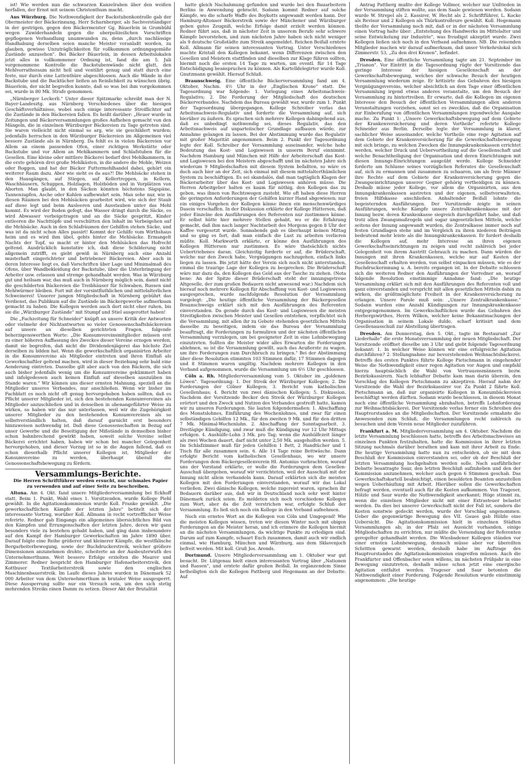ist! Wie werden nun die schwarzen Kanzelraben über den weißen herfallen, der Ernst mit seinem Christenthum macht.
Aus Würzburg. Die Nothwendigkeit der Backstubenkontrolle gab der Obermeister der Bäckerinnung, Herr Scharnberger, als Sachverständiger in der gestrigen, gegen den Bäckermeister Gg. Bäuerlein in Grombühl wegen Zuwiderhandeln gegen die oberpolizeilichen Vorschriften gepflogenen Verhandlung unumwunden zu, denn „durch nachlässige Handhabung derselben seien manche Meister veranlaßt worden, zu glauben, gewisse Unzuträglichkeiten für vollkommen ordnungsgemäße Zustände anzusehen". Bei Bäcker Bäuerlein, in dessen Arbeitslokalen jetzt alles in vollkommener Ordnung ist, fand die am 5. Juli vorgenommene Kontrolle die Backstubenwände nicht glatt, den Mehlvorrathsraum nicht hell und ventilirt genug und statt durch eine feste, nur durch eine Lattenthüre abgeschlossen. Auch die Wände in der Backstube und die Backtücher ließen an Reinlichkeit zu wünschen übrig. Bäuerlein, der nicht begreifen konnte, daß so was bei ihm vorgekommen sei, wurde in 80 Mk. Strafe genommen.
„Nürnberger Leckerli." Unter dieser Spitzmarke schreibt man der N. Bayer-Landesztg. aus Nürnberg Verschiedenes über die hiesigen Geschäftsverhältnisse, wobei auch einige interessante Streiflichter auf die Zustände in den Bäckereien fallen. Es heißt darüber: „Heuer wurde in Zeitungen und Bäckerversammlungen großes Aufheben gemacht von den Mängeln, die in einzelnen Würzburger Bäckereien zu Tage getreten sind. Sie waren vielleicht nicht einmal so arg, wie sie geschildert wurden; jedenfalls herrschen in den Würzburger Bäckereien im Allgemeinen viel bessere Zustände als in Nürnberg. Da fehlt es in vielen Bäckereien vor Allem an einem passenden Ofen, einer richtigen Werkstätte oder Backstube und vor Allem an Mehlkammern und Schlafstuben für die Gesellen. Eine kleine oder mittlere Bäckerei bedarf drei Mehlkammern, in die erste gehören drei große Mehlkästen, in die andere die Mehle, Weizen oder Roggen, und hat der Bäcker Futtermehlhandel dabei, gehört ein weiterer Raum dazu. Aber wie sieht es da aus?! Die Mehlsäcke stehen in den Hausgängen, auf Stiegen, auf Kellertreppen, in Kellern, Waschhäusern, Schuppen, Holzlagen, Holzböden und in Vorplätzen von Aborten. Man glaubt, in den Säcken könnten höchstens Sägspäne, Tannenzapfen, Asche oder Kohlen aufbewahrt sein. Man sehe nur, wie in diesen Räumen bei den Mehlsäcken gearbeitet wird, wie sich der Staub auf diese legt und beim Ausleeren und Ausstauben unter das Mehl kommt. Es wird der Boden gefegt, das Wasser dringt durch die Säcke, es wird Abwasser vorbeigetragen und an die Säcke gespritzt, Kinder entleeren die Nachttöpfe und verschütten den Inhalt im Vorbeigehen auf die Mehlsäcke. Auch in den Schlafräumen der Gehilfen stehen Säcke, und was ist da nicht schon Alles passirt! Kommt der Gehilfe vom Wirthshaus heim und es wird ihm übel, gehts hinter die Mehlsäcke. Ermangelt Nachts der Topf, so macht er hinter den Mehlsäcken das Hofrecht geltend. Ausdrücklich konstatire ich, daß diese Schilderung nicht allgemein zutrifft, es giebt gewiß in Nürnberg auch eine Anzahl musterhaft eingerichteter und betriebener Bäckereien. Aber auch in deren Interesse liegt es, daß Vorschriften über Lage und Minimalmaß des Ofens, über Wandbekleidung der Backstube, über die Unterbringung der Arbeiter usw. erlassen und strenge gehandhabt werden. Was in Würzburg gut und heilsam war, das muß auch in Nürnberg möglich sein, damit nicht die geschilderten Bäckereien die Treibhäuser für Schwaben, Russen und Mehlwürmer bleiben. Fort mit der vorsintfluthlichen und mittelalterlichen Schweinerei! Unserer jungen Mitgliedschaft in Nürnberg gebührt das Verdienst, das Publikum auf die Zustände im Bäckergewerbe aufmerksam gemacht zu haben. Die Kollegen werden auch dort nicht eher ruhen, bis sie die „Würzburger Zustände" mit Stumpf und Stiel ausgerottet haben!
Die „Fachzeitung für Schneider" knüpft an unsere Kritik der Antworten oder vielmehr der Nichtantworten so vieler Genossenschaftsbäckereien auf unsere an dieselben gerichteten Fragen, folgende beherzigenswerthen Worte: „Die Konsumvereinsmitglieder müssen erst zu einer höheren Auffassung des Zweckes dieser Vereine erzogen werden, damit sie begreifen, daß nicht die Dividendenjägerei das höchste Ziel derselben zu bilden hat. Wenn die gewerkschaftlich organisirten Arbeiter in die Konsumvereine als Mitglieder eintreten und ihren Einfluß als Gewerkschaftler geltend machen, wird in dieser Beziehung sehr bald eine Aenderung eintreten. Dasselbe gilt aber auch von den Bäckern, die sich auch bisher jedenfalls wenig um die Konsumvereine gekümmert haben und infolgedessen auch keinen Einfluß auf dieselben auszuüben im Stande waren." Wir können uns dieser ernsten Mahnung, speziell an die Mitglieder unseres Verbandes, nur anschließen. Wenn wir bisher im Fachblatt es noch nicht oft genug hervorgehoben haben sollten, daß es Pflicht unserer Mitglieder ist, sich den bestehenden Konsumvereinen als Mitglieder anzuschließen und in denselben in obenangeführter Weise zu wirken, so haben wir das nur unterlassen, weil wir die Zugehörigkeit unserer Mitglieder zu den bestehenden Konsumvereinen als so selbstverständlich halten, daß darauf garnicht erst besonders hinzuweisen nothwendig ist. Daß diese Genossenschaften in Bezug auf unser Gewerbe und die Beseitigung der Mißstände in demselben bisher schon bahnbrechend gewirkt haben, soweit solche Vereine selbst Bäckerei errichtet haben, haben wir schon bei mancher Gelegenheit hervorgehoben, und dieser Vorzug ist so in die Augen fallend, daß es schon dieserhalb Pflicht unserer Kollegen ist, Mitglieder der Konsumvereine zu werden, überhaupt überall die Genossenschaftsbewegung zu fördern.
Versammlungs-Berichte.
Die Herren Schriftführer werden ersucht, nur schmales Papier zu verwenden und auf einer Seite zu beschreiben.
Altona. Am 4. Okt. fand unsere Mitgliederversammlung bei Eckhoff statt. Beim 1. Punkt, Wahl eines 1. Vorsitzenden, wurde Kollege Piehl gewählt. In die Agitationskommission wurde Koll. Franke gewählt. „Die gewerkschaftlichen Kämpfe der letzten Jahre" betitelt sich der interessante Vortrag, worüber Koll. Allmann in recht vortrefflicher Weise referirte. Redner gab Eingangs ein allgemeines übersichtliches Bild von den Kämpfen und Errungenschaften der letzten Jahre, deren wir ganz besonders viele zu bestehen gehabt haben, und ging dann insbesondere auf den Kampf der Hamburger Gewerkschaften im Jahre 1890 über. Darauf folgte eine Reihe größerer und kleinerer Kämpfe, die westfälische Bergarbeiterbewegung, sowie der Buchdruckerstreik, welcher größere Dimensionen anzunehmen drohte, scheiterte an der Ausbeuterwuth des Unternehmerthums. Weit bessere Erfolge erzielten die Maurer und Zimmerer. Redner bespricht den Hamburger Hafenarbeiterstreik, den Kottbuser Textilarbeiterstreik sowie den englischen Maschinenbauerstreik. Im Laufe dieses Jahres wurden in Dänemark 52 000 Arbeiter von dem Unternehmerthum in brutaler Weise ausgesperrt. Diese Aussperrung sollte nur ein Versuch sein, um den sich stetig mehrenden Streiks einen Damm zu setzen. Dieser Akt der Brutalität
hatte gleich Nachahmung gefunden und wurde bei den Bauarbeitern Berlins in Anwendung gebracht. Sodann kommt Redner auf solche Kämpfe, wo die scharfe Waffe des Boykotts angewandt werden kann. Der Hamburg-Altonaer Bäckerstreik sowie der Münchener und Würzburger geben gutes Zeugniß, welche Erfolge damit erzielt werden können. Redner führt aus, daß in nächster Zeit in unserem Berufe sehr schwere Kämpfe bevorstehen, und zum nächsten Jahre haben sich nicht weniger als 9 deutsche Großstädte zum Streik angemeldet. Reichen Beifall erntete Koll. Allmann für seinen interessanten Vortrag. Unter Verschiedenes machte Kristall den Kollegen bekannt, wenn Differenzen zwischen den Gesellen und Meistern stattfinden und dieselben zur Klage führen sollten, hiermit noch die ersten 14 Tage zu warten, um eventl. für 14 Tage Entschädigung beanspruchen zu können. Als Kartelldelegirter wurde Koll. Gnutzmann gewählt. Hierauf Schluß.
Braunschweig. Eine öffentliche Bäckerversammlung fand am 4. Oktober, Nachm. 4½ Uhr in der „Englischen Krone" statt. Die Tagesordnung war folgende: 1. Vorlegung eines Arbeitsnachweis-Regulativs; 2. Die Forderung der Mitgliedschaft des deutschen Bäckerverbandes. Nachdem das Bureau gewählt war, wurde zum 1. Punkt der Tagesordnung übergegangen. Kollege Schreiber verlas das Arbeitsnachweis-Regulativ und forderte die Versammlung auf, sich hierüber zu äußern. Es sprachen sich mehrere Kollegen dahingehend aus, daß es unbedingt nothwendig sei, dieses Regulativ, das den Arbeitsnachweis auf unparteiischer Grundlage aufbauen würde, zur Annahme gelangen zu lassen. Bei der Abstimmung wurde das Regulativ mit großer Majorität angenommen. Beim 2. Punkt der Tagesordnung legte der Koll. Schreiber der Versammlung auseinander, welche hohe Bedeutung das Kost- und Logiswesen in unserm Beruf einnimmt. Nachdem Hamburg und München mit Hilfe der Arbeiterschaft das Kost- und Logiswesen bei den Meistern abgeschafft und im nächsten Jahre sich wiederum 9 Mitgliedschaften mit diesem System befaßten, so wäre es doch auch hier an der Zeit, sich einmal mit diesem mittelalterthümlichen System zu beschäftigen. Es sei skandalös, daß man tagtäglich Klagen der Bäckerarbeiter über das Kost- und Logiswesen anhören müsse. Die Herren Arbeitgeber halten es kaum für nöthig, den Kollegen das zu geben, was ihnen von Rechtswegen zusteht. Wie oft haben diese Herren die geringsten Anforderungen der Gehilfen kurzer Hand abgewiesen; nur ein einiges Vorgehen der Kollegen könne ihnen ein menschenwürdiges Dasein verschaffen. In der Diskussion erklärte der Kollege Hüttersen, daß jeder Einzelne den Ausführungen des Referenten nur zustimmen könne. Er selbst hätte hier mehrere Stellen gehabt, wo er die Erfahrung gemacht, daß ihm nach langer Nachtarbeit des Morgens gegen 8 Uhr der Kaffee vorgesetzt wurde. Sonnabends gab es überhaupt keinen Mittag und so ging es fort, daß man einfach die Lust zu arbeiten verlieren müßte. Koll. Markworth erklärte, er könne den Ausführungen des Kollegen Hüttersen nur zustimmen. Es wäre thatsächlich nichts Uebertriebenes daran. Gleichzeitig forderte er auf, die Brüderschaft, welche nur den Zweck habe, Vergnügungen nachzugehen, einfach links liegen zu lassen. Bis jetzt hätte der Verein sich noch nicht unterstanden, einmal die traurige Lage der Kollegen zu besprechen. Die Brüderschaft wäre nur dazu da, den Kollegen das Geld aus der Tasche zu ziehen. (Nota bene: An der Spitze dieser Brüderschaft steht der innungsgetreue Altgeselle, der zum großen Bedauern nicht anwesend war.) Nachdem sich hierauf noch mehrere Kollegen für Abschaffung von Kost- und Logiswesen ausgesprochen, wurde nachfolgende Resolution der Versammlung vorgelegt: „Die heutige öffentliche Versammlung der Bäckergesellen Braunschweigs erklärt sich mit den Ausführungen des Referenten einverstanden. Da gerade durch das Kost- und Logiswesen die meisten Streitigkeiten zwischen Meister und Gesellen entstehen, verpflichtet sich die Versammlung, mit allen ihr zu Gebote stehenden gesetzlichen Mitteln dasselbe zu beseitigen, indem sie das Bureau der Versammlung beauftragt, die Forderungen zu formuliren und der nächsten öffentlichen Versammlung vorzulegen, um bei geeigneter Zeit in eine Lohnbewegung einzutreten. Sollten die Meister wider alles Erwarten die Forderungen ablehnen, so ist die Versammlung gewillt, auch das Aeußerste zu wagen, um ihre Forderungen zum Durchbruch zu bringen." Bei der Abstimmung über diese Resolution stimmten 103 Stimmen dafür, 17 Stimmen dagegen und 8 Stimmen waren ungiltig. Nachdem mehrere Kollegen in den Verband aufgenommen, wurde die Versammlung um 6½ Uhr geschlossen.
Cöln a. Rh. Mitgliederversammlung vom 5. Oktober im „goldenen Löwen". Tagesordnung: 1. Der Streik der Würzburger Kollegen; 2. Die Forderungen der Cölner Kollegen; 3. Bericht vom katholischen Gesellenhaus; 4. Bericht von zwei dänischen Kollegen; 5. Diskussion. Nachdem der Vorsitzende Becker den Streik der Würzburger Kollegen erörtert und den Zweck und Nutzen des Verbandes gestreift hatte, kamen wir zu unseren Forderungen. Sie lauten folgendermaßen: 1. Abschaffung des Monatslohnes, Einführung des Wochenlohnes, und zwar für einen selbständigen Gehilfen 12 Mk., für den zweiten 9 Mk. und für den dritten 7 Mk. Minimal-Wochenlohn. 2. Abschaffung der Sonntagsarbeit. 3. Dreitägige Kündigung, und zwar muß die Kündigung vor 12 Uhr Mittags erfolgen. 4. Aushülfe-Lohn 3 Mk. pro Tag; wenn die Aushülfezeit länger als zwei Wochen dauert, darf nicht unter 2,50 Mk. ausgeholfen werden. 5. Im Schlafzimmer muß für jeden Gehilfen 1 Bett, 2 Handtücher und 1 Tisch für alle zusammen sein. 6. Alle 14 Tage reine Bettwäsche. Dann erfolgte Bericht vom katholischen Gesellenhaus, wo wir unsere Forderungen dem Bäckergesellenverein Hl. Antonius vorbrachten, worauf uns der Vorstand erklärte, er wolle die Forderungen dem Gesellen-Ausschuß übergeben, worauf wir verzichteten, weil der Ausschuß mit der Innung nicht allein verhandeln kann. Darauf erklärten sich die meisten Kollegen mit den Forderungen einverstanden, worauf wir das Lokal verließen. Zwei dänische Kollegen, welche zugereist waren, sprachen ihr Bedauern darüber aus, daß wir in Deutschland noch sehr weit hinter Dänemark zurück seien. Es meldeten sich noch verschiedene Kollegen zum Wort, aber da die Zeit verstrichen war, erfolgte Schluß der Versammlung. Es ließ sich noch ein Kollege in den Verband aufnehmen.
Noch ein ernstes Wort an die Kollegen von Cöln und Umgegend! Wie die meisten Kollegen wissen, treten wir diesen Winter noch mit obigen Forderungen an die Meister heran, und ich erinnere die Kollegen hiermit an die nächsten Versammlungen, da wichtige Punkte zu erledigen sind. Darum auf zum Kampfe, schaart Euch zusammen, damit auch wir endlich einmal, wie Hamburg, München und Würzburg, aus dem Sklavenjoch befreit werden. Mit koll. Gruß Jos. Arends.
Dortmund. Unsere Mitgliederversammlung am 1. Oktober war gut besucht. Dr. Lütgenau hielt einen interessanten Vortrag über „Nationen und Rassen", und erntete dafür großen Beifall. In ergänzendem Sinne betheiligten sich die Kollegen Pattberg und Hegemann an der Debatte. Auf
Antrag Pattberg mußte der Kollege Vollmer, welcher nur Unfrieden in der Versammlung stiften wollte, aus dem Saale gewiesen werden. Sodann wurde W. Strepel als 2. Kassirer, W. Hecht als 2. Schriftführer, L. Kocke als Revisor und 2 Kollegen als Thürkontrolleure gewählt. Koll. Hegemann theilte der Versammlung noch mit, daß er in der nächsten Versammlung einen Vortrag halte über: „Entstehung des Handwerks im Mittelalter und seine Entwickelung zur Industrie", was freudigst akzeptirt wurde. Zwei Kollegen ließen sich noch in den Verband aufnehmen. NB. Die reisenden Mitglieder machen wir darauf aufmerksam, daß unser Verkehrslokal sich Zimmerstr. 53, „Zu den drei Kronen", befindet.
Dresden. Eine öffentliche Versammlung tagte am 21. September im „Trianon". Vor Eintritt in die Tagesordnung rügte der Vorsitzende das geringe Interesse der hiesigen Gesellenschaft an der Gewerkschaftsbewegung, welches der schwache Besuch der heutigen Versammlung wiederum zeige. Er kritisirte das Gebahren des hiesigen Vergnügungsvereins, welcher absichtlich an dem Tage einer öffentlichen Versammlung irgend etwas anderes veranstalte, um den Besuch der Versammlung zu hintertreiben. Er erwarte, daß die Kollegen im eigenen Interesse den Besuch der öffentlichen Versammlungen allen anderen Veranstaltungen vorziehen, sonst sei es zwecklos, daß die Organisation zur Einberufung von öffentlichen Versammlungen irgendwelche Ausgabe mache. Zu Punkt 1: „Unsere Gewerkschaftsbewegung auf dem Gebiete der Krankenversicherung und deren Vortheile" referirte Kollege Schneider aus Berlin. Derselbe legte der Versammlung in klarer, sachlicher Weise auseinander, welche Vortheile eine rege Agitation auf dem Gebiete der Krankenversicherung für die Gewerkschaftsbewegung mit sich bringe, zu welchen Zwecken die Innungskrankenkassen errichtet werden, welcher Druck und Uebervortheilung auf die Gesellenschaft und welche Benachtheiligung der Organisation und deren Einrichtungen mit diesen Innungs-Einrichtungen ausgeübt werde. Kollege Schneider forderte am Schlusse seines vorzüglichen Referates die Gesellenschaft auf, sich zu ermannen und zusammen zu schaaren, um als freie Männer ihre Rechte auf dem Gebiete der Krankenversicherung gegen die Zwangseinrichtungen unserer Gegner gehörig vertheidigen zu können. Deshalb müsse jeder Kollege, vor allem die Organisirten, aus den Innungskrankenkassen austreten und der eigenen, selbstverwalteten, freien Hilfskasse anschließen. Anhaltender Beifall lohnte die begeisternden Ausführungen. Der Vorsitzende zeigte in seinen Ausführungen, welche Kämpfe unsere Zentralkrankenkasse mit der Innung bezw. deren Krankenkasse siegreich durchgeführt habe, und daß trotz allen Zwangsmaßregeln und sogar ungesetzlichen Mitteln, welche seitens der Innung angewandt wurden, die Zentralkasse immer noch auf festen Grundlagen stehe und im Vergleich zu ihren niederen Beiträgen bedeutend mehr leiste als die Innungskrankenkassen. Er fordert deshalb die Kollegen auf, mehr Interesse an ihren eigenen Gewerkschaftseinrichtungen zu zeigen und recht zahlreich bei jeder Gelegenheit von ihrem Austritt Gebrauch zu machen. Dann würden die Innungen mit ihren Krankenkassen, welche nur auf Kosten der Gesellenschaft erhalten werden, von selbst einpacken müssen, wie es der Buchdruckerinnung u. A. bereits ergangen ist. In der Debatte schlossen sich die weiteren Redner den Ausführungen der Vorredner an, worauf folgende Resolution einstimmige Annahme fand: „Die heutige Versammlung erklärt sich mit den Ausführungen des Referenten voll und ganz einverstanden und verspricht mit allen gesetzlichen Mitteln dahin zu wirken, die größtmöglichste Freiheit in der Krankenversicherung zu erlangen. Unsere Parole muß sein: „Unsere Zentralkrankenkasse." Sodann wurden eine Anzahl Kündigungen zur Innungskrankenkasse entgegengenommen. Im Gewerkschaftlichen wurde das Gebahren des Herbergswirthes, Herrn Wilken, welcher keine Bekanntmachungen der Organisation in seinem Lokale dulde, scharf kritisirt und dem Gesellenausschuß zur Abstellung übertragen.
Dresden. Am Donnerstag, den 5. Okt., tagte im Restaurant „Zur Liederhalle" die erste Monatsversammlung der neuen Mitgliedschaft. Der Vorsitzende eröffnet dieselbe um 3 Uhr und giebt folgende Tagesordnung bekannt: 1. In welcher Weise können wir eine erfolgreiche Agitation durchführen? 2. Stellungnahme zur bevorstehenden Weihnachtsbäckerei. Betreffs des ersten Punktes führte Kollege Pietschmann in eingehender Weise die Nothwendigkeit einer regen Agitation vor Augen und empfahl hierzu hauptsächlich die Wahl von Vertrauensmännern bezw. Bezirkskassirern. Nach lebhafter Debatte kam man darin überein, den Vorschlag des Kollegen Pietschmann zu akzeptiren. Hierauf nahm der Vorsitzende die Wahl der Bezirkskassirer vor. Zu Punkt 2 führte Koll. Pietschmann an, daß nur organisirte Kollegen in Konsumbäckereien beschäftigt werden dürften. Sodann wurde beschlossen, in diesem Monat noch eine öffentliche Versammlung abzuhalten, betreffs Lohnforderung zur Weihnachtsbäckerei. Der Vorsitzende verlas ferner ein Schreiben des Hauptvorstandes an die Mitgliedschaften. Der Vorsitzende ermahnte die Anwesenden zum Schluß, die Versammlungen recht zahlreich zu besuchen und dem Verein neue Mitglieder zuzuführen.
Frankfurt a. M. Mitgliederversammlung am 4. Oktober. Nachdem die letzte Versammlung beschlossen hatte, betreffs des Arbeitsnachweises an einzelnen Punkten festzuhalten, hatte die Kommission in ihrer letzten Sitzung nochmals darüber berathen und kam mit ihrer Arbeit zu Ende. Die heutige Versammlung hatte nun zu entscheiden, ob sie mit dem Beschluß der Kommission einverstanden sei, oder ob der Beschluß der letzten Versammlung hochgehalten werden solle. Nach ausführlicher Debatte beantragte Saur, den letzten Beschluß aufzuheben und den der Kommission anzunehmen, welcher auch gegen 6 Stimmen geschah. Das Gewerkschaftskartell beabsichtigt, einen besoldeten Beamten anzustellen wegen Ueberhäufung mit Arbeit. Hierüber sollen die Gewerkschaften befragt werden, eventuell auch für die Kosten aufkommen. Von Trageser, Hölzle und Saur wurde die Nothwendigkeit anerkannt; Höge stimmt zu, wenn die einzelnen Mitglieder nicht mit einer Extrasteuer belastet werden. Da dies bei unserer Gewerkschaft nicht der Fall ist, sondern die Kosten sonstwie gedeckt werden, wurde der Vorschlag angenommen. Ueber die gegenwärtige Bewegung des VII. Gaues gab Hölzle eine Uebersicht. Die Agitationskommission hielt in einzelnen Städten Versammlungen ab; in der Pfalz sei Aussicht vorhanden, einige Mitgliedschaften zu errichten, nur müßte die Versendung der Referenten geregelter gehandhabt werden. Die Wiesbadener Kollegen ständen vor einer ernsten Lohnbewegung, dennoch müsse aber vor übereilten Schritten gewarnt werden, deshalb habe im Auftrage des Hauptvorstandes die Agitationskommission eingreifen müssen. Auch die Frankfurter und Offenbacher seien willens, im nächsten Frühjahr in eine Bewegung einzutreten, deshalb müsse schon jetzt eine energische Agitation entfaltet werden. Trageser und Saur betonten die Nothwendigkeit einer Forderung. Folgende Resolution wurde einstimmig angenommen: „Die heutige